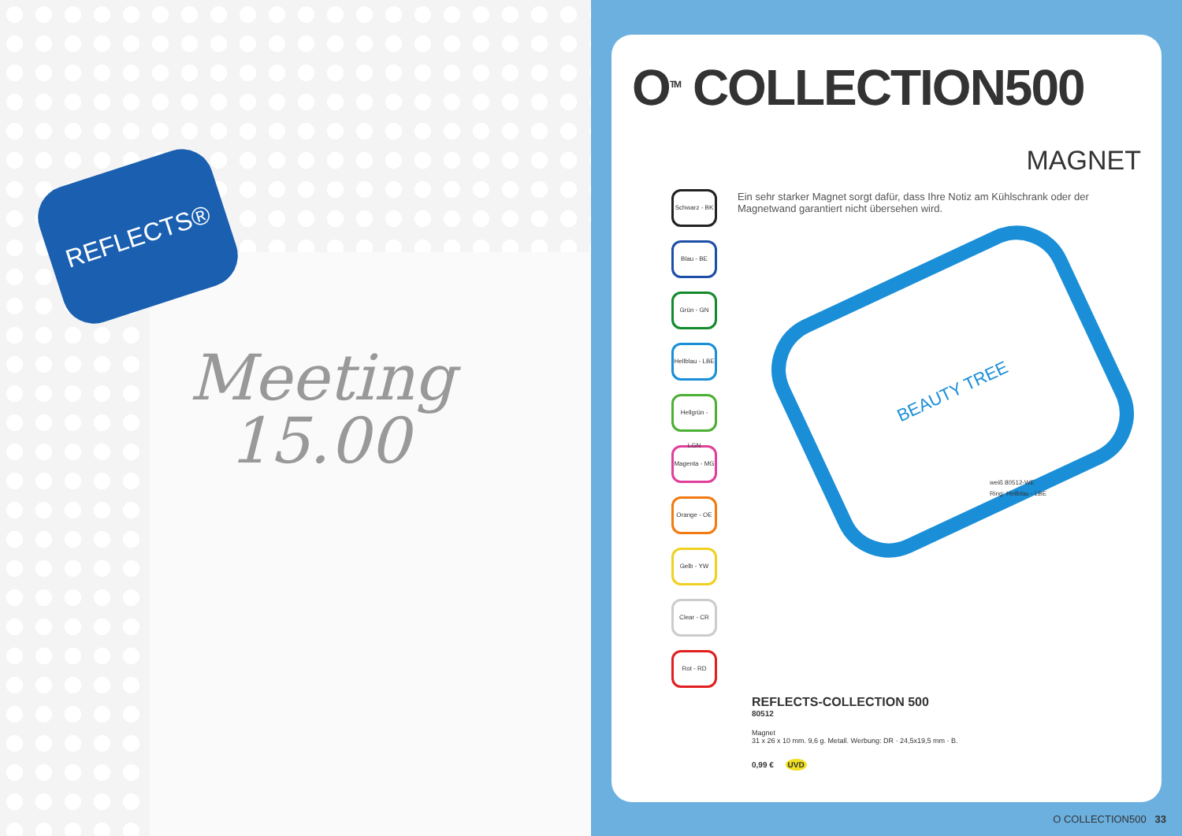REFLECTS®
Meeting
15.00
O<sup>TM</sup> COLLECTION500
MAGNET
Ein sehr starker Magnet sorgt dafür, dass Ihre Notiz am Kühlschrank oder der Magnetwand garantiert nicht übersehen wird.
Schwarz - BK
Blau - BE
Grün - GN
Hellblau - LBE
Hellgrün - LGN
Magenta - MG
Orange - OE
Gelb - YW
Clear - CR
Rot - RD
BEAUTY TREE
weiß 80512-WE
Ring: Hellblau - LBE
REFLECTS-COLLECTION 500
80512
Magnet
31 x 26 x 10 mm. 9,6 g. Metall. Werbung: DR · 24,5x19,5 mm · B.
0,99 € UVD
O COLLECTION500 33